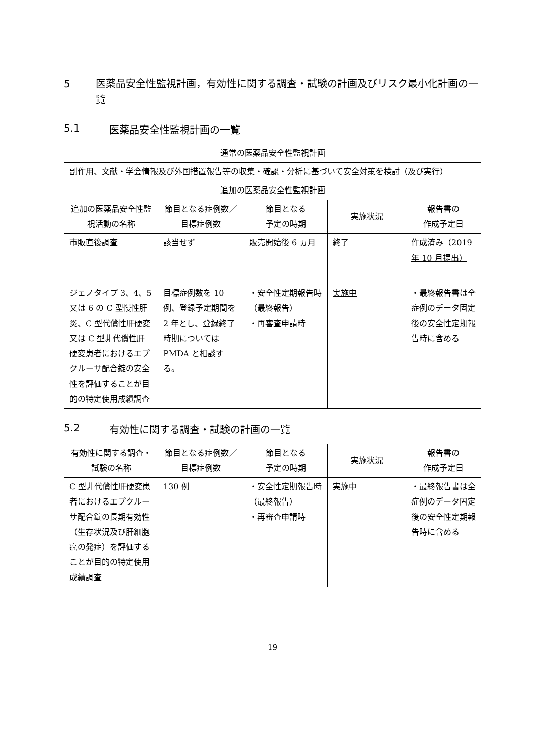5 医薬品安全性監視計画，有効性に関する調査・試験の計画及びリスク最小化計画の一覧
5.1 医薬品安全性監視計画の一覧
| 通常の医薬品安全性監視計画 | | | | |
| --- | --- | --- | --- | --- |
| 副作用、文献・学会情報及び外国措置報告等の収集・確認・分析に基づいて安全対策を検討（及び実行） | | | | |
| 追加の医薬品安全性監視計画 | | | | |
| 追加の医薬品安全性監視活動の名称 | 節目となる症例数／目標症例数 | 節目となる 予定の時期 | 実施状況 | 報告書の 作成予定日 |
| 市販直後調査 | 該当せず | 販売開始後 6 ヵ月 | 終了 | 作成済み（2019 年 10 月提出） |
| ジェノタイプ 3、4、5 又は 6 の C 型慢性肝炎、C 型代償性肝硬変又は C 型非代償性肝硬変患者におけるエプクルーサ配合錠の安全性を評価することが目的の特定使用成績調査 | 目標症例数を 10 例、登録予定期間を 2 年とし、登録終了時期については PMDA と相談する。 | ・安全性定期報告時（最終報告） ・再審査申請時 | 実施中 | ・最終報告書は全症例のデータ固定後の安全性定期報告時に含める |
5.2 有効性に関する調査・試験の計画の一覧
| 有効性に関する調査・試験の名称 | 節目となる症例数／目標症例数 | 節目となる 予定の時期 | 実施状況 | 報告書の 作成予定日 |
| --- | --- | --- | --- | --- |
| C 型非代償性肝硬変患者におけるエプクルーサ配合錠の長期有効性 （生存状況及び肝細胞癌の発症）を評価することが目的の特定使用成績調査 | 130 例 | ・安全性定期報告時（最終報告） ・再審査申請時 | 実施中 | ・最終報告書は全症例のデータ固定後の安全性定期報告時に含める |
19